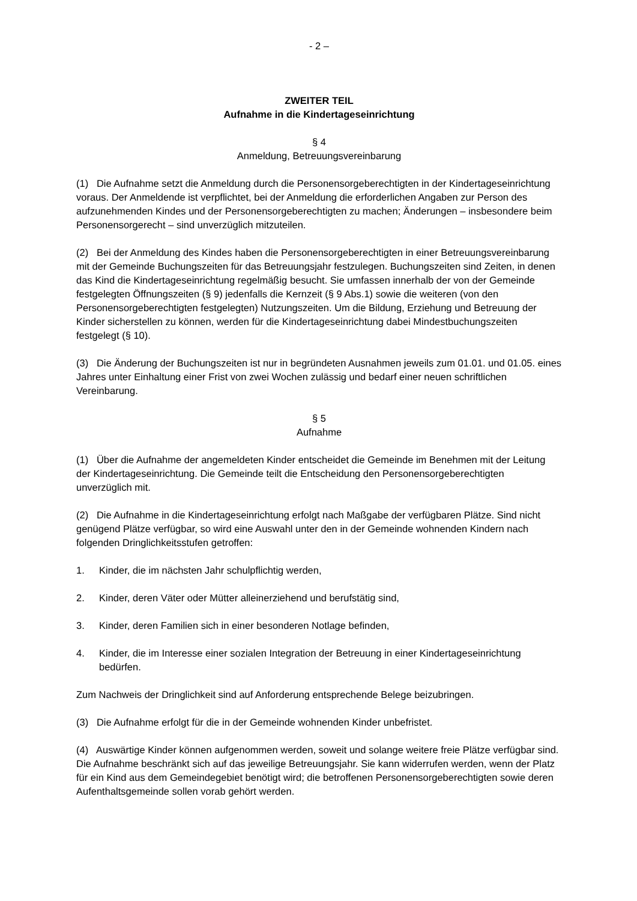- 2 –
ZWEITER TEIL
Aufnahme in die Kindertageseinrichtung
§ 4
Anmeldung, Betreuungsvereinbarung
(1) Die Aufnahme setzt die Anmeldung durch die Personensorgeberechtigten in der Kindertageseinrichtung voraus. Der Anmeldende ist verpflichtet, bei der Anmeldung die erforderlichen Angaben zur Person des aufzunehmenden Kindes und der Personensorgeberechtigten zu machen; Änderungen – insbesondere beim Personensorgerecht – sind unverzüglich mitzuteilen.
(2) Bei der Anmeldung des Kindes haben die Personensorgeberechtigten in einer Betreuungsvereinbarung mit der Gemeinde Buchungszeiten für das Betreuungsjahr festzulegen. Buchungszeiten sind Zeiten, in denen das Kind die Kindertageseinrichtung regelmäßig besucht. Sie umfassen innerhalb der von der Gemeinde festgelegten Öffnungszeiten (§ 9) jedenfalls die Kernzeit (§ 9 Abs.1) sowie die weiteren (von den Personensorgeberechtigten festgelegten) Nutzungszeiten. Um die Bildung, Erziehung und Betreuung der Kinder sicherstellen zu können, werden für die Kindertageseinrichtung dabei Mindestbuchungszeiten festgelegt (§ 10).
(3) Die Änderung der Buchungszeiten ist nur in begründeten Ausnahmen jeweils zum 01.01. und 01.05. eines Jahres unter Einhaltung einer Frist von zwei Wochen zulässig und bedarf einer neuen schriftlichen Vereinbarung.
§ 5
Aufnahme
(1) Über die Aufnahme der angemeldeten Kinder entscheidet die Gemeinde im Benehmen mit der Leitung der Kindertageseinrichtung. Die Gemeinde teilt die Entscheidung den Personensorgeberechtigten unverzüglich mit.
(2) Die Aufnahme in die Kindertageseinrichtung erfolgt nach Maßgabe der verfügbaren Plätze. Sind nicht genügend Plätze verfügbar, so wird eine Auswahl unter den in der Gemeinde wohnenden Kindern nach folgenden Dringlichkeitsstufen getroffen:
1. Kinder, die im nächsten Jahr schulpflichtig werden,
2. Kinder, deren Väter oder Mütter alleinerziehend und berufstätig sind,
3. Kinder, deren Familien sich in einer besonderen Notlage befinden,
4. Kinder, die im Interesse einer sozialen Integration der Betreuung in einer Kindertageseinrichtung bedürfen.
Zum Nachweis der Dringlichkeit sind auf Anforderung entsprechende Belege beizubringen.
(3) Die Aufnahme erfolgt für die in der Gemeinde wohnenden Kinder unbefristet.
(4) Auswärtige Kinder können aufgenommen werden, soweit und solange weitere freie Plätze verfügbar sind. Die Aufnahme beschränkt sich auf das jeweilige Betreuungsjahr. Sie kann widerrufen werden, wenn der Platz für ein Kind aus dem Gemeindegebiet benötigt wird; die betroffenen Personensorgeberechtigten sowie deren Aufenthaltsgemeinde sollen vorab gehört werden.